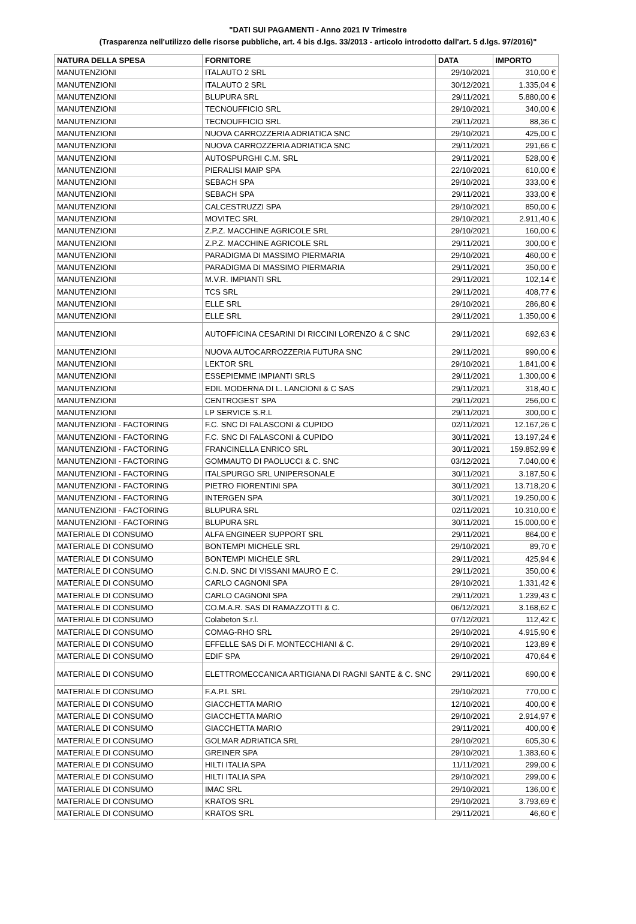"DATI SUI PAGAMENTI - Anno 2021 IV Trimestre
(Trasparenza nell'utilizzo delle risorse pubbliche, art. 4 bis d.lgs. 33/2013 - articolo introdotto dall'art. 5 d.lgs. 97/2016)"
| NATURA DELLA SPESA | FORNITORE | DATA | IMPORTO |
| --- | --- | --- | --- |
| MANUTENZIONI | ITALAUTO 2 SRL | 29/10/2021 | 310,00 € |
| MANUTENZIONI | ITALAUTO 2 SRL | 30/12/2021 | 1.335,04 € |
| MANUTENZIONI | BLUPURA SRL | 29/11/2021 | 5.880,00 € |
| MANUTENZIONI | TECNOUFFICIO SRL | 29/10/2021 | 340,00 € |
| MANUTENZIONI | TECNOUFFICIO SRL | 29/11/2021 | 88,36 € |
| MANUTENZIONI | NUOVA CARROZZERIA ADRIATICA SNC | 29/10/2021 | 425,00 € |
| MANUTENZIONI | NUOVA CARROZZERIA ADRIATICA SNC | 29/11/2021 | 291,66 € |
| MANUTENZIONI | AUTOSPURGHI C.M. SRL | 29/11/2021 | 528,00 € |
| MANUTENZIONI | PIERALISI MAIP SPA | 22/10/2021 | 610,00 € |
| MANUTENZIONI | SEBACH SPA | 29/10/2021 | 333,00 € |
| MANUTENZIONI | SEBACH SPA | 29/11/2021 | 333,00 € |
| MANUTENZIONI | CALCESTRUZZI SPA | 29/10/2021 | 850,00 € |
| MANUTENZIONI | MOVITEC SRL | 29/10/2021 | 2.911,40 € |
| MANUTENZIONI | Z.P.Z. MACCHINE AGRICOLE SRL | 29/10/2021 | 160,00 € |
| MANUTENZIONI | Z.P.Z. MACCHINE AGRICOLE SRL | 29/11/2021 | 300,00 € |
| MANUTENZIONI | PARADIGMA DI MASSIMO PIERMARIA | 29/10/2021 | 460,00 € |
| MANUTENZIONI | PARADIGMA DI MASSIMO PIERMARIA | 29/11/2021 | 350,00 € |
| MANUTENZIONI | M.V.R. IMPIANTI SRL | 29/11/2021 | 102,14 € |
| MANUTENZIONI | TCS SRL | 29/11/2021 | 408,77 € |
| MANUTENZIONI | ELLE SRL | 29/10/2021 | 286,80 € |
| MANUTENZIONI | ELLE SRL | 29/11/2021 | 1.350,00 € |
| MANUTENZIONI | AUTOFFICINA CESARINI DI RICCINI LORENZO & C SNC | 29/11/2021 | 692,63 € |
| MANUTENZIONI | NUOVA AUTOCARROZZERIA FUTURA SNC | 29/11/2021 | 990,00 € |
| MANUTENZIONI | LEKTOR SRL | 29/10/2021 | 1.841,00 € |
| MANUTENZIONI | ESSEPIEMME IMPIANTI SRLS | 29/11/2021 | 1.300,00 € |
| MANUTENZIONI | EDIL MODERNA DI L. LANCIONI & C SAS | 29/11/2021 | 318,40 € |
| MANUTENZIONI | CENTROGEST SPA | 29/11/2021 | 256,00 € |
| MANUTENZIONI | LP SERVICE S.R.L | 29/11/2021 | 300,00 € |
| MANUTENZIONI - FACTORING | F.C. SNC DI FALASCONI & CUPIDO | 02/11/2021 | 12.167,26 € |
| MANUTENZIONI - FACTORING | F.C. SNC DI FALASCONI & CUPIDO | 30/11/2021 | 13.197,24 € |
| MANUTENZIONI - FACTORING | FRANCINELLA ENRICO SRL | 30/11/2021 | 159.852,99 € |
| MANUTENZIONI - FACTORING | GOMMAUTO DI PAOLUCCI & C. SNC | 03/12/2021 | 7.040,00 € |
| MANUTENZIONI - FACTORING | ITALSPURGO SRL UNIPERSONALE | 30/11/2021 | 3.187,50 € |
| MANUTENZIONI - FACTORING | PIETRO FIORENTINI SPA | 30/11/2021 | 13.718,20 € |
| MANUTENZIONI - FACTORING | INTERGEN SPA | 30/11/2021 | 19.250,00 € |
| MANUTENZIONI - FACTORING | BLUPURA SRL | 02/11/2021 | 10.310,00 € |
| MANUTENZIONI - FACTORING | BLUPURA SRL | 30/11/2021 | 15.000,00 € |
| MATERIALE DI CONSUMO | ALFA ENGINEER SUPPORT SRL | 29/11/2021 | 864,00 € |
| MATERIALE DI CONSUMO | BONTEMPI MICHELE SRL | 29/10/2021 | 89,70 € |
| MATERIALE DI CONSUMO | BONTEMPI MICHELE SRL | 29/11/2021 | 425,94 € |
| MATERIALE DI CONSUMO | C.N.D. SNC DI VISSANI MAURO E C. | 29/11/2021 | 350,00 € |
| MATERIALE DI CONSUMO | CARLO CAGNONI SPA | 29/10/2021 | 1.331,42 € |
| MATERIALE DI CONSUMO | CARLO CAGNONI SPA | 29/11/2021 | 1.239,43 € |
| MATERIALE DI CONSUMO | CO.M.A.R. SAS DI RAMAZZOTTI & C. | 06/12/2021 | 3.168,62 € |
| MATERIALE DI CONSUMO | Colabeton S.r.l. | 07/12/2021 | 112,42 € |
| MATERIALE DI CONSUMO | COMAG-RHO SRL | 29/10/2021 | 4.915,90 € |
| MATERIALE DI CONSUMO | EFFELLE SAS Di F. MONTECCHIANI & C. | 29/10/2021 | 123,89 € |
| MATERIALE DI CONSUMO | EDIF SPA | 29/10/2021 | 470,64 € |
| MATERIALE DI CONSUMO | ELETTROMECCANICA ARTIGIANA DI RAGNI SANTE & C. SNC | 29/11/2021 | 690,00 € |
| MATERIALE DI CONSUMO | F.A.P.I. SRL | 29/10/2021 | 770,00 € |
| MATERIALE DI CONSUMO | GIACCHETTA MARIO | 12/10/2021 | 400,00 € |
| MATERIALE DI CONSUMO | GIACCHETTA MARIO | 29/10/2021 | 2.914,97 € |
| MATERIALE DI CONSUMO | GIACCHETTA MARIO | 29/11/2021 | 400,00 € |
| MATERIALE DI CONSUMO | GOLMAR ADRIATICA SRL | 29/10/2021 | 605,30 € |
| MATERIALE DI CONSUMO | GREINER SPA | 29/10/2021 | 1.383,60 € |
| MATERIALE DI CONSUMO | HILTI ITALIA SPA | 11/11/2021 | 299,00 € |
| MATERIALE DI CONSUMO | HILTI ITALIA SPA | 29/10/2021 | 299,00 € |
| MATERIALE DI CONSUMO | IMAC SRL | 29/10/2021 | 136,00 € |
| MATERIALE DI CONSUMO | KRATOS SRL | 29/10/2021 | 3.793,69 € |
| MATERIALE DI CONSUMO | KRATOS SRL | 29/11/2021 | 46,60 € |